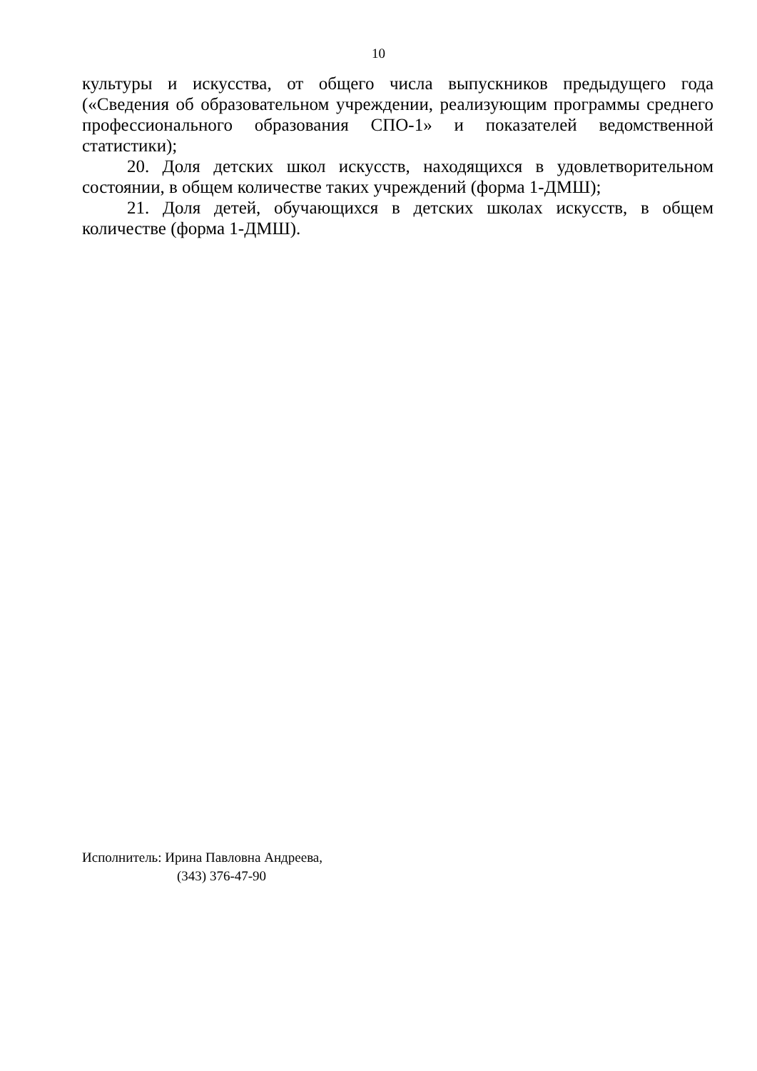10
культуры и искусства, от общего числа выпускников предыдущего года («Сведения об образовательном учреждении, реализующим программы среднего профессионального образования СПО-1» и показателей ведомственной статистики);
20. Доля детских школ искусств, находящихся в удовлетворительном состоянии, в общем количестве таких учреждений (форма 1-ДМШ);
21. Доля детей, обучающихся в детских школах искусств, в общем количестве (форма 1-ДМШ).
Исполнитель: Ирина Павловна Андреева,
(343) 376-47-90